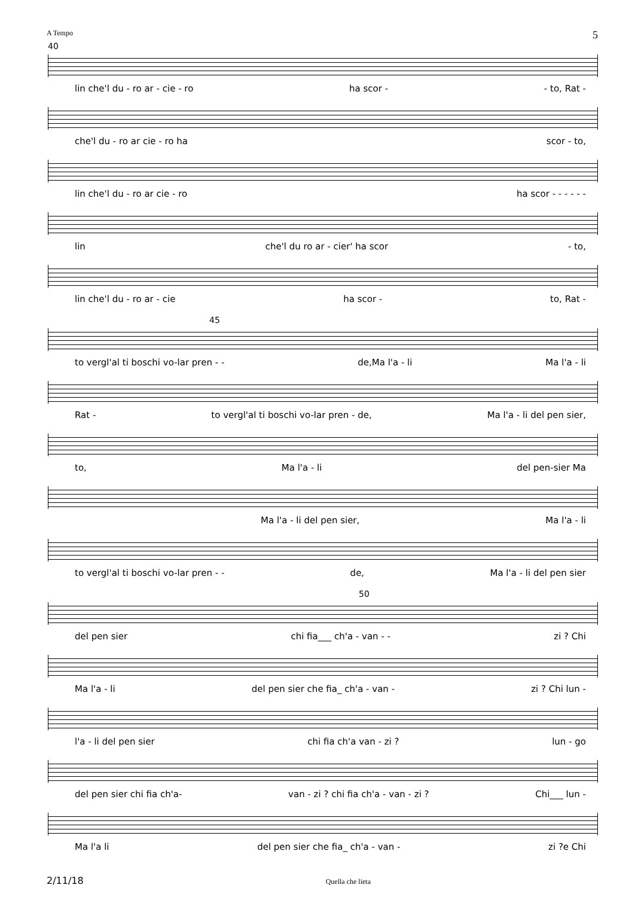A Tempo 5
40
lin che'l du - ro ar - cie - ro ha scor - - to, Rat -
che'l du - ro ar cie - ro ha scor - to,
lin che'l du - ro ar cie - ro ha scor - - - - - -
lin che'l du ro ar - cier' ha scor - to,
lin che'l du - ro ar - cie ha scor - to, Rat -
45
to vergl'al ti boschi vo-lar pren - - de,Ma l'a - li Ma l'a - li
Rat - to vergl'al ti boschi vo-lar pren - de, Ma l'a - li del pen sier,
to, Ma l'a - li del pen-sier Ma
Ma l'a - li del pen sier, Ma l'a - li
to vergl'al ti boschi vo-lar pren - - de, Ma l'a - li del pen sier
50
del pen sier chi fia___ ch'a - van - - zi ? Chi
Ma l'a - li del pen sier che fia_ ch'a - van - zi ? Chi lun -
l'a - li del pen sier chi fia ch'a van - zi ? lun - go
del pen sier chi fia ch'a- van - zi ? chi fia ch'a - van - zi ? Chi___ lun -
Ma l'a li del pen sier che fia_ ch'a - van - zi ?e Chi
2/11/18 Quella che lieta